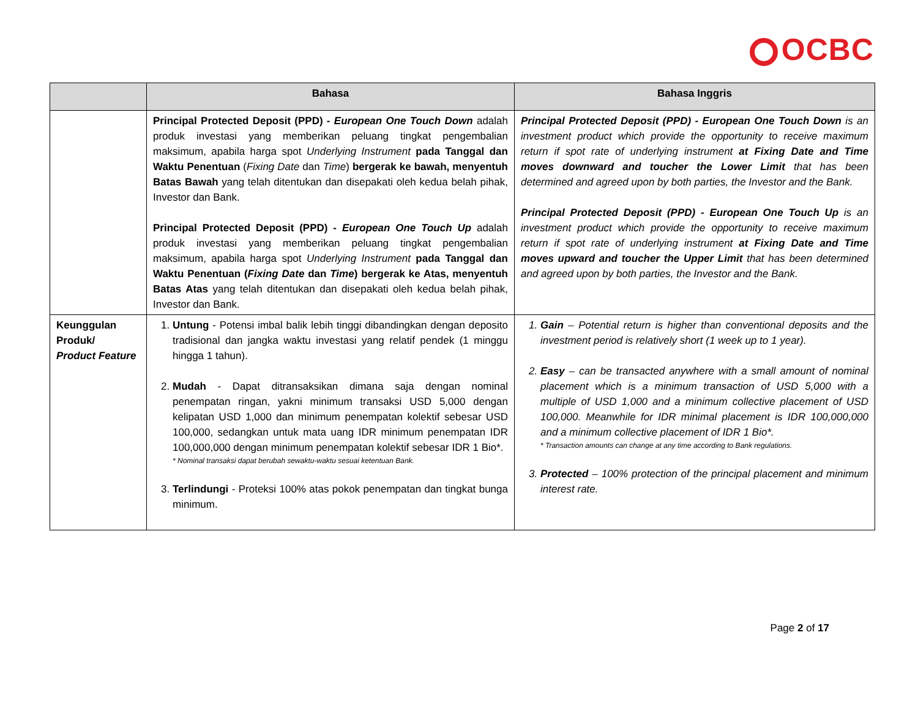OCBC
| | Bahasa | Bahasa Inggris |
| --- | --- | --- |
| | Principal Protected Deposit (PPD) - European One Touch Down adalah produk investasi yang memberikan peluang tingkat pengembalian maksimum, apabila harga spot Underlying Instrument pada Tanggal dan Waktu Penentuan ( Fixing Date dan Time ) bergerak ke bawah, menyentuh Batas Bawah yang telah ditentukan dan disepakati oleh kedua belah pihak, Investor dan Bank. Principal Protected Deposit (PPD) - European One Touch Up adalah produk investasi yang memberikan peluang tingkat pengembalian maksimum, apabila harga spot Underlying Instrument pada Tanggal dan Waktu Penentuan ( Fixing Date dan Time ) bergerak ke Atas, menyentuh Batas Atas yang telah ditentukan dan disepakati oleh kedua belah pihak, Investor dan Bank. | Principal Protected Deposit (PPD) - European One Touch Down is an investment product which provide the opportunity to receive maximum return if spot rate of underlying instrument at Fixing Date and Time moves downward and toucher the Lower Limit that has been determined and agreed upon by both parties, the Investor and the Bank. Principal Protected Deposit (PPD) - European One Touch Up is an investment product which provide the opportunity to receive maximum return if spot rate of underlying instrument at Fixing Date and Time moves upward and toucher the Upper Limit that has been determined and agreed upon by both parties, the Investor and the Bank. |
| Keunggulan Produk/ Product Feature | 1. Untung - Potensi imbal balik lebih tinggi dibandingkan dengan deposito tradisional dan jangka waktu investasi yang relatif pendek (1 minggu hingga 1 tahun). 2. Mudah - Dapat ditransaksikan dimana saja dengan nominal penempatan ringan, yakni minimum transaksi USD 5,000 dengan kelipatan USD 1,000 dan minimum penempatan kolektif sebesar USD 100,000, sedangkan untuk mata uang IDR minimum penempatan IDR 100,000,000 dengan minimum penempatan kolektif sebesar IDR 1 Bio*. * Nominal transaksi dapat berubah sewaktu-waktu sesuai ketentuan Bank. 3. Terlindungi - Proteksi 100% atas pokok penempatan dan tingkat bunga minimum. | 1. Gain – Potential return is higher than conventional deposits and the investment period is relatively short (1 week up to 1 year). 2. Easy – can be transacted anywhere with a small amount of nominal placement which is a minimum transaction of USD 5,000 with a multiple of USD 1,000 and a minimum collective placement of USD 100,000. Meanwhile for IDR minimal placement is IDR 100,000,000 and a minimum collective placement of IDR 1 Bio*. * Transaction amounts can change at any time according to Bank regulations. 3. Protected – 100% protection of the principal placement and minimum interest rate. |
Page 2 of 17